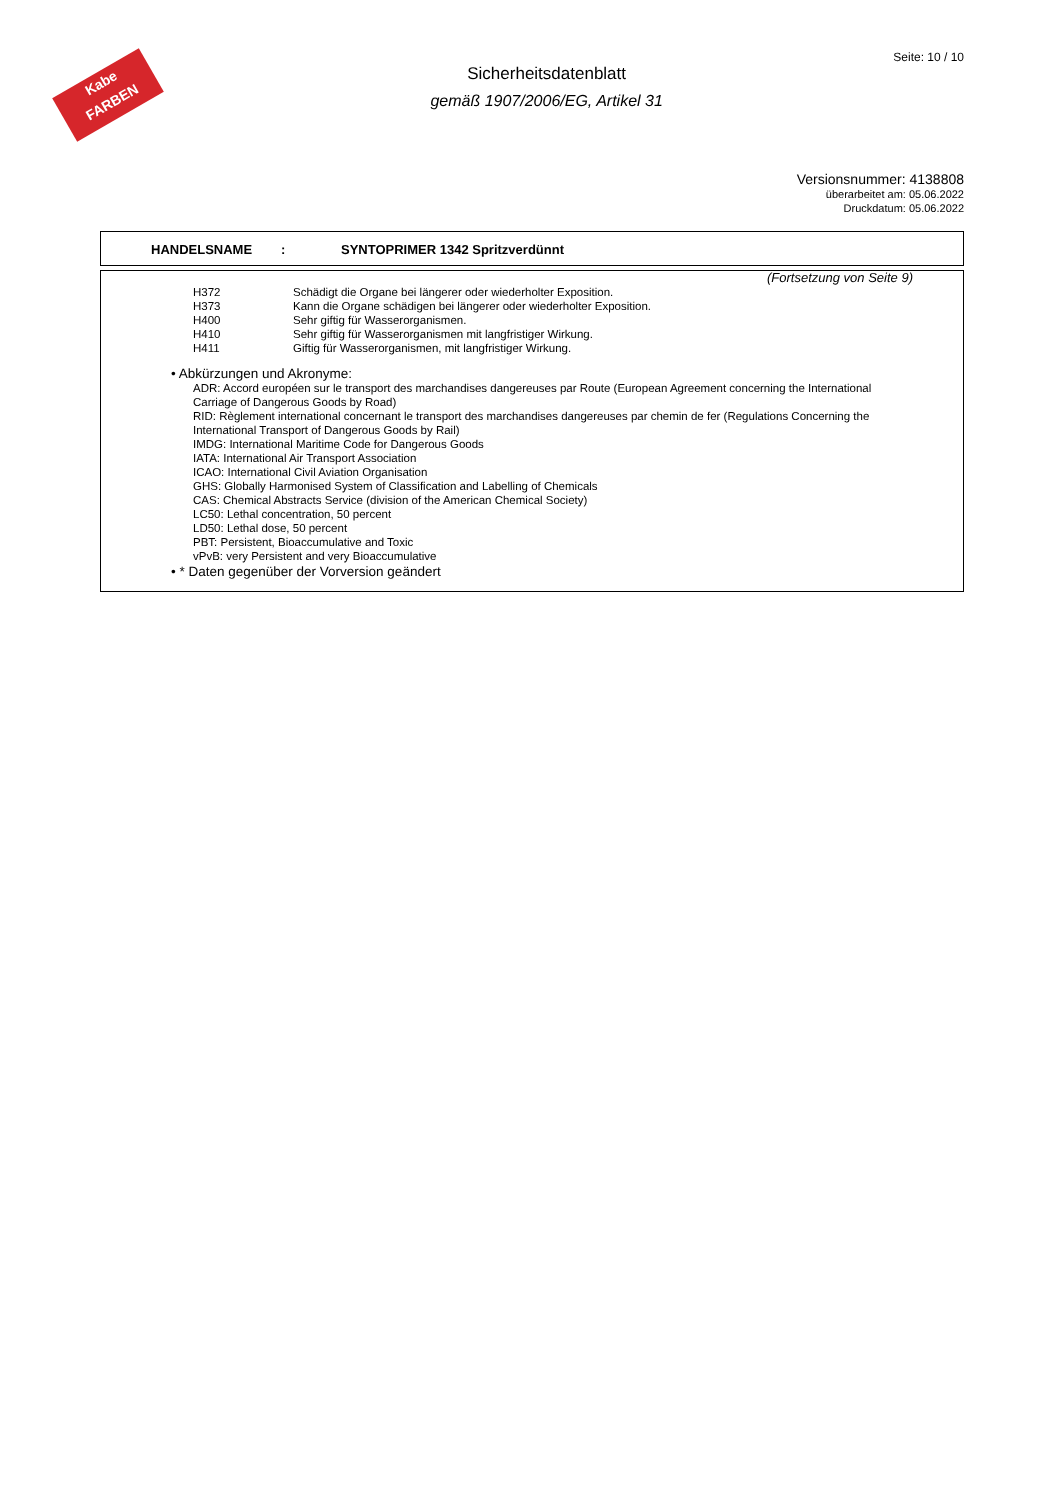Kabe
FARBEN
Sicherheitsdatenblatt
gemäß 1907/2006/EG, Artikel 31
Seite: 10 / 10
Versionsnummer: 4138808
überarbeitet am: 05.06.2022
Druckdatum: 05.06.2022
HANDELSNAME: SYNTOPRIMER 1342 Spritzverdünnt
(Fortsetzung von Seite 9)
| H372 | Schädigt die Organe bei längerer oder wiederholter Exposition. |
| H373 | Kann die Organe schädigen bei längerer oder wiederholter Exposition. |
| H400 | Sehr giftig für Wasserorganismen. |
| H410 | Sehr giftig für Wasserorganismen mit langfristiger Wirkung. |
| H411 | Giftig für Wasserorganismen, mit langfristiger Wirkung. |
• Abkürzungen und Akronyme:
ADR: Accord européen sur le transport des marchandises dangereuses par Route (European Agreement concerning the International Carriage of Dangerous Goods by Road)
RID: Règlement international concernant le transport des marchandises dangereuses par chemin de fer (Regulations Concerning the International Transport of Dangerous Goods by Rail)
IMDG: International Maritime Code for Dangerous Goods
IATA: International Air Transport Association
ICAO: International Civil Aviation Organisation
GHS: Globally Harmonised System of Classification and Labelling of Chemicals
CAS: Chemical Abstracts Service (division of the American Chemical Society)
LC50: Lethal concentration, 50 percent
LD50: Lethal dose, 50 percent
PBT: Persistent, Bioaccumulative and Toxic
vPvB: very Persistent and very Bioaccumulative
• * Daten gegenüber der Vorversion geändert